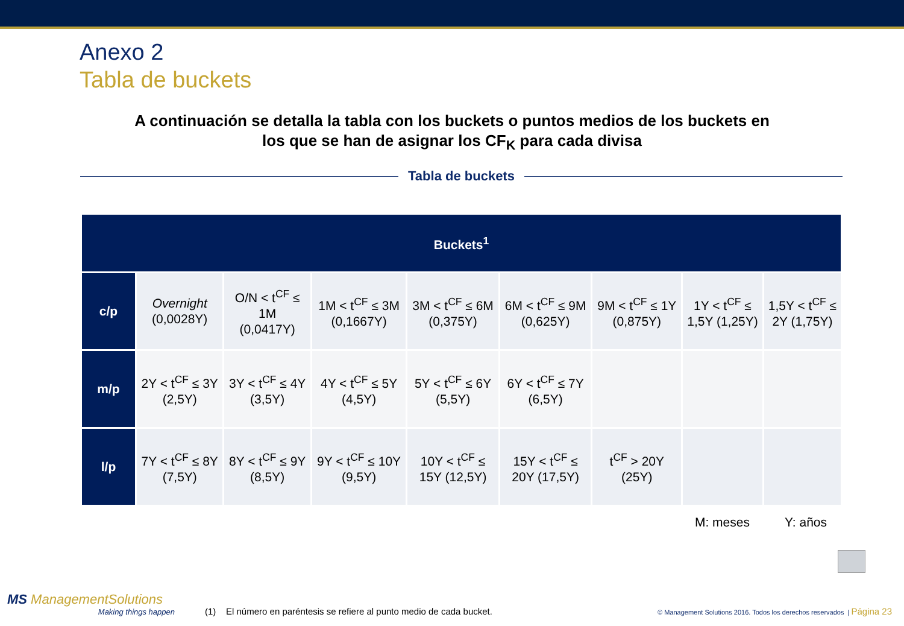Anexo 2
Tabla de buckets
A continuación se detalla la tabla con los buckets o puntos medios de los buckets en
los que se han de asignar los CF<sub>K</sub> para cada divisa
Tabla de buckets
| Buckets<sup>1</sup> | | | | | | | | |
| --- | --- | --- | --- | --- | --- | --- | --- | --- |
| c/p | Overnight (0,0028Y) | O/N < t<sup>CF</sup> ≤ 1M (0,0417Y) | 1M < t<sup>CF</sup> ≤ 3M (0,1667Y) | 3M < t<sup>CF</sup> ≤ 6M (0,375Y) | 6M < t<sup>CF</sup> ≤ 9M (0,625Y) | 9M < t<sup>CF</sup> ≤ 1Y (0,875Y) | 1Y < t<sup>CF</sup> ≤ 1,5Y (1,25Y) | 1,5Y < t<sup>CF</sup> ≤ 2Y (1,75Y) |
| m/p | 2Y < t<sup>CF</sup> ≤ 3Y (2,5Y) | 3Y < t<sup>CF</sup> ≤ 4Y (3,5Y) | 4Y < t<sup>CF</sup> ≤ 5Y (4,5Y) | 5Y < t<sup>CF</sup> ≤ 6Y (5,5Y) | 6Y < t<sup>CF</sup> ≤ 7Y (6,5Y) | | | |
| l/p | 7Y < t<sup>CF</sup> ≤ 8Y (7,5Y) | 8Y < t<sup>CF</sup> ≤ 9Y (8,5Y) | 9Y < t<sup>CF</sup> ≤ 10Y (9,5Y) | 10Y < t<sup>CF</sup> ≤ 15Y (12,5Y) | 15Y < t<sup>CF</sup> ≤ 20Y (17,5Y) | t<sup>CF</sup> > 20Y (25Y) | | |
M: meses Y: años
MS ManagementSolutions
Making things happen
(1) El número en paréntesis se refiere al punto medio de cada bucket.
© Management Solutions 2016. Todos los derechos reservados | Página 23